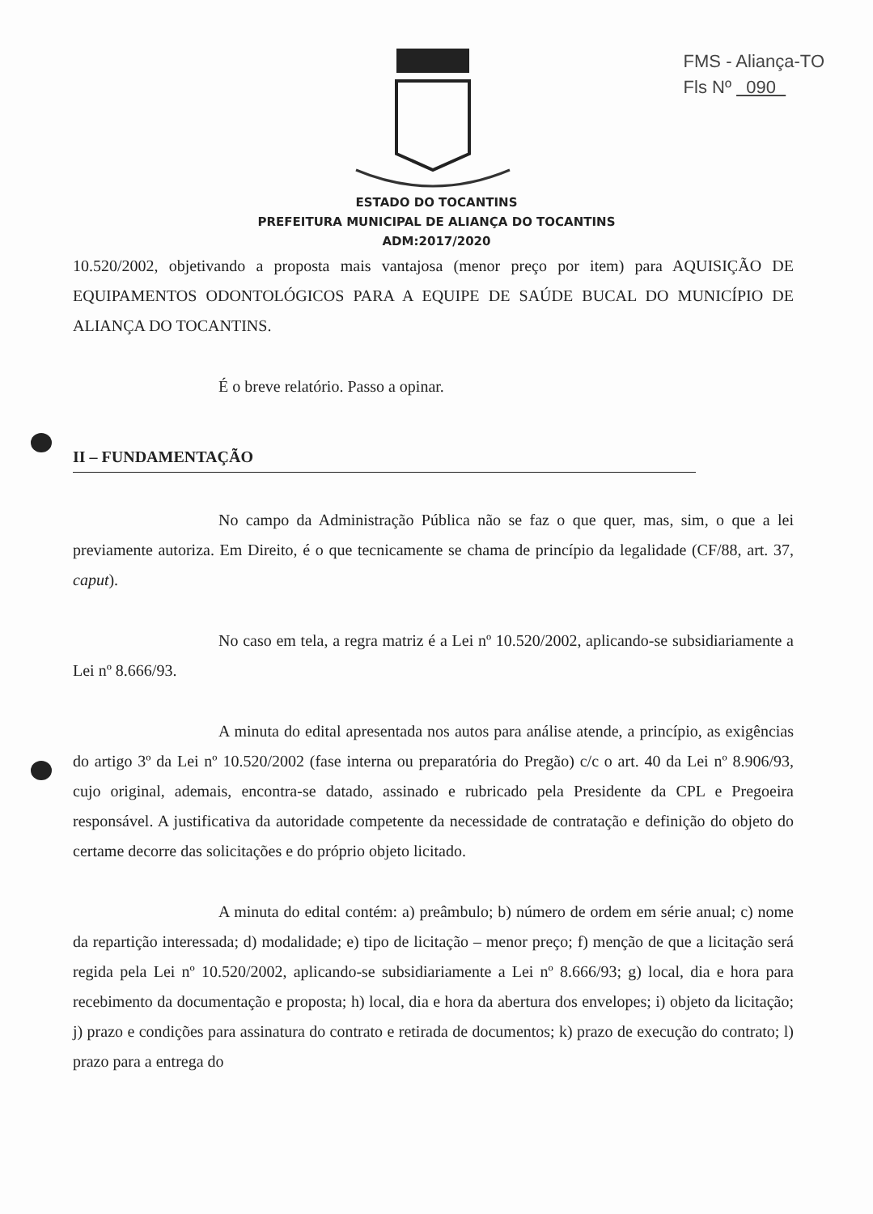FMS - Aliança-TO
Fls Nº 090
ESTADO DO TOCANTINS
PREFEITURA MUNICIPAL DE ALIANÇA DO TOCANTINS
ADM:2017/2020
10.520/2002, objetivando a proposta mais vantajosa (menor preço por item) para AQUISIÇÃO DE EQUIPAMENTOS ODONTOLÓGICOS PARA A EQUIPE DE SAÚDE BUCAL DO MUNICÍPIO DE ALIANÇA DO TOCANTINS.
É o breve relatório. Passo a opinar.
II – FUNDAMENTAÇÃO
No campo da Administração Pública não se faz o que quer, mas, sim, o que a lei previamente autoriza. Em Direito, é o que tecnicamente se chama de princípio da legalidade (CF/88, art. 37, caput).
No caso em tela, a regra matriz é a Lei nº 10.520/2002, aplicando-se subsidiariamente a Lei nº 8.666/93.
A minuta do edital apresentada nos autos para análise atende, a princípio, as exigências do artigo 3º da Lei nº 10.520/2002 (fase interna ou preparatória do Pregão) c/c o art. 40 da Lei nº 8.906/93, cujo original, ademais, encontra-se datado, assinado e rubricado pela Presidente da CPL e Pregoeira responsável. A justificativa da autoridade competente da necessidade de contratação e definição do objeto do certame decorre das solicitações e do próprio objeto licitado.
A minuta do edital contém: a) preâmbulo; b) número de ordem em série anual; c) nome da repartição interessada; d) modalidade; e) tipo de licitação – menor preço; f) menção de que a licitação será regida pela Lei nº 10.520/2002, aplicando-se subsidiariamente a Lei nº 8.666/93; g) local, dia e hora para recebimento da documentação e proposta; h) local, dia e hora da abertura dos envelopes; i) objeto da licitação; j) prazo e condições para assinatura do contrato e retirada de documentos; k) prazo de execução do contrato; l) prazo para a entrega do